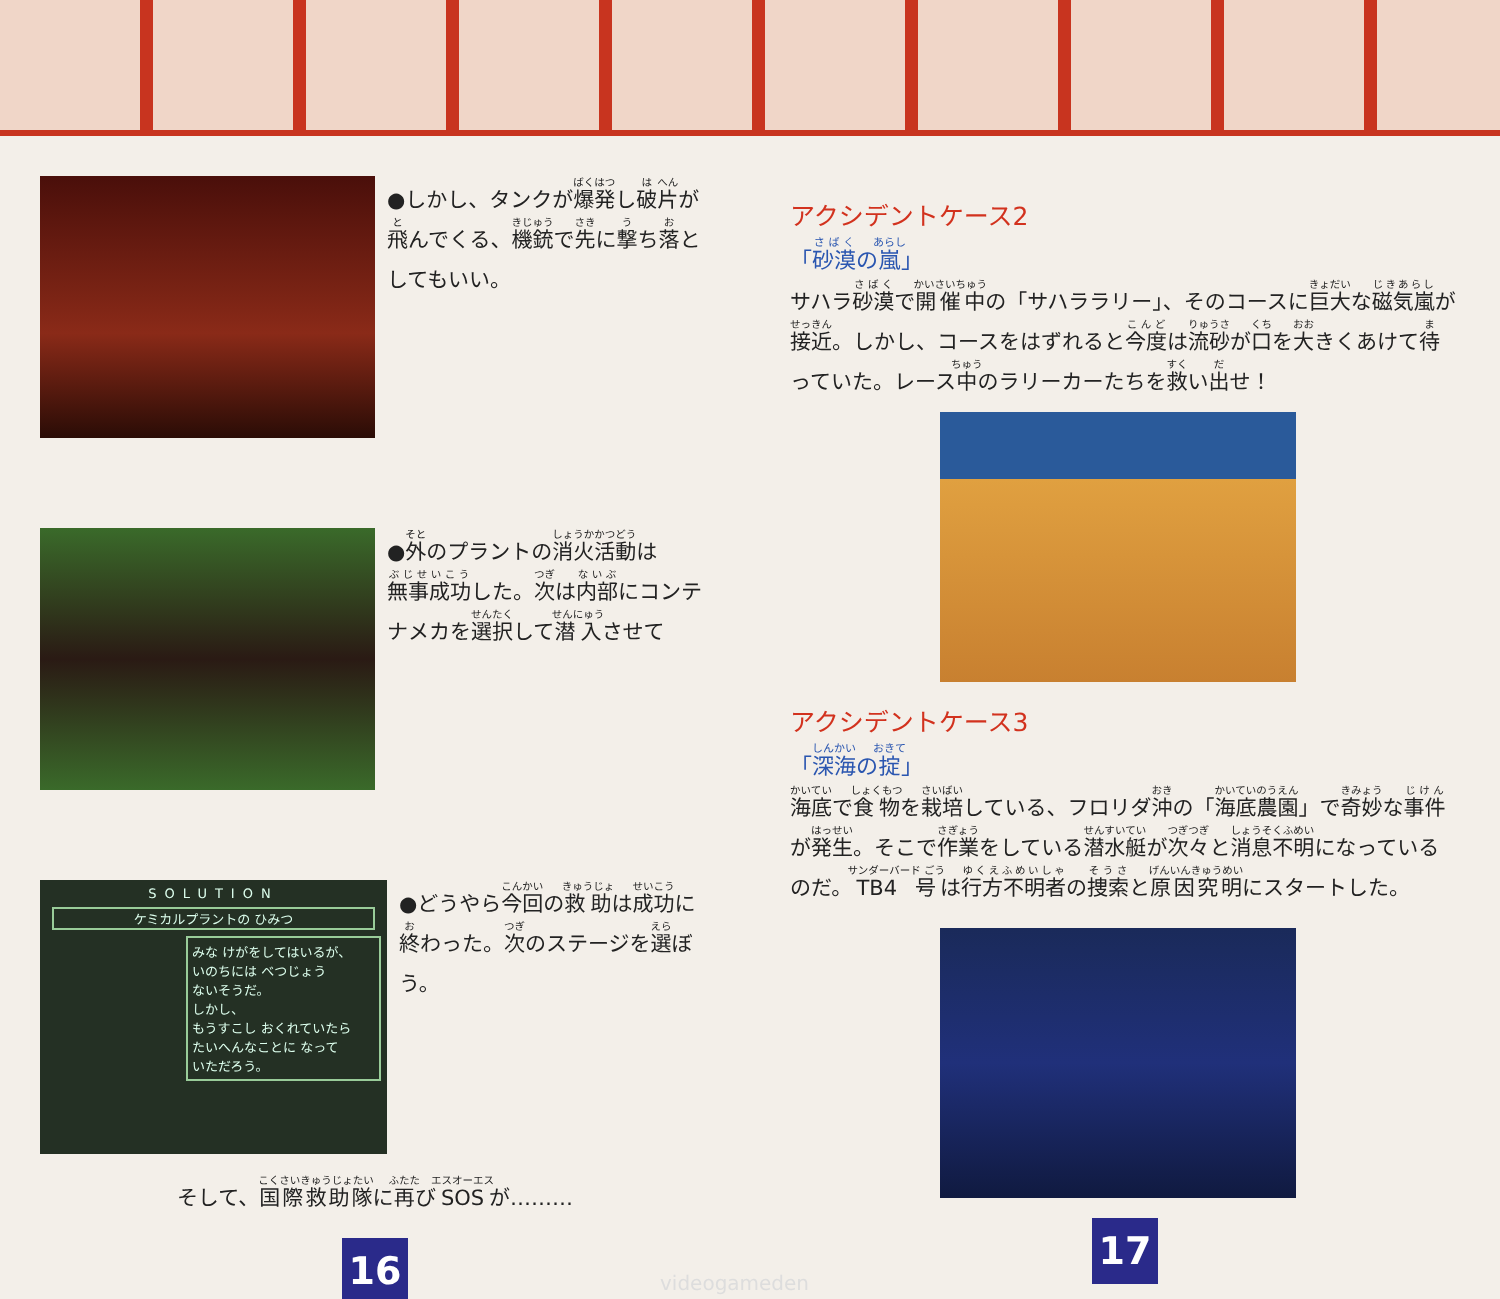●しかし、タンクが爆発し破片が飛んでくる、機銃で先に撃ち落としてもいい。
●外のプラントの消火活動は無事成功した。次は内部にコンテナメカを選択して潜入させて
SOLUTION
ケミカルプラントの ひみつ
みな けがをしてはいるが、
いのちには べつじょう
ないそうだ。
しかし、
もうすこし おくれていたら
たいへんなことに なって
いただろう。
●どうやら今回の救助は成功に終わった。次のステージを選ぼう。
そして、国際救助隊に再びSOSが………
16
アクシデントケース2
「砂漠の嵐」
サハラ砂漠で開催中の「サハララリー」、そのコースに巨大な磁気嵐が接近。しかし、コースをはずれると今度は流砂が口を大きくあけて待っていた。レース中のラリーカーたちを救い出せ！
アクシデントケース3
「深海の掟」
海底で食物を栽培している、フロリダ沖の「海底農園」で奇妙な事件が発生。そこで作業をしている潜水艇が次々と消息不明になっているのだ。TB4号は行方不明者の捜索と原因究明にスタートした。
17
videogameden